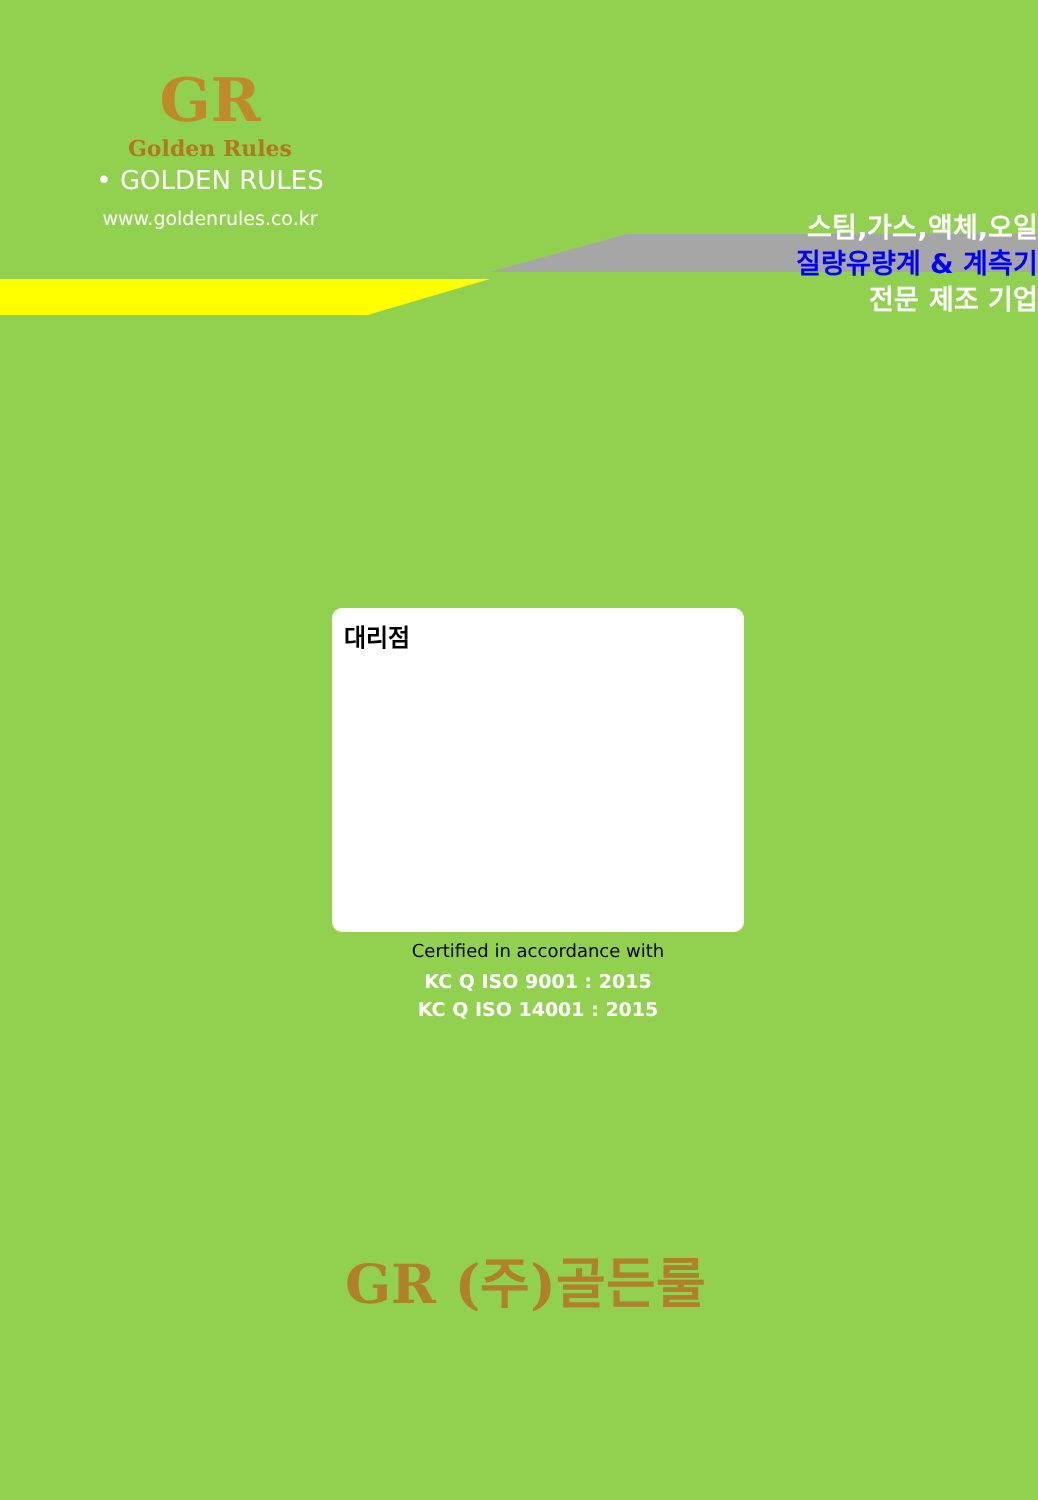GR
Golden Rules
• GOLDEN RULES
www.goldenrules.co.kr
스팀,가스,액체,오일
질량유량계 & 계측기
전문 제조 기업
대리점
Certified in accordance with
KC Q ISO 9001 : 2015
KC Q ISO 14001 : 2015
GR (주)골든룰